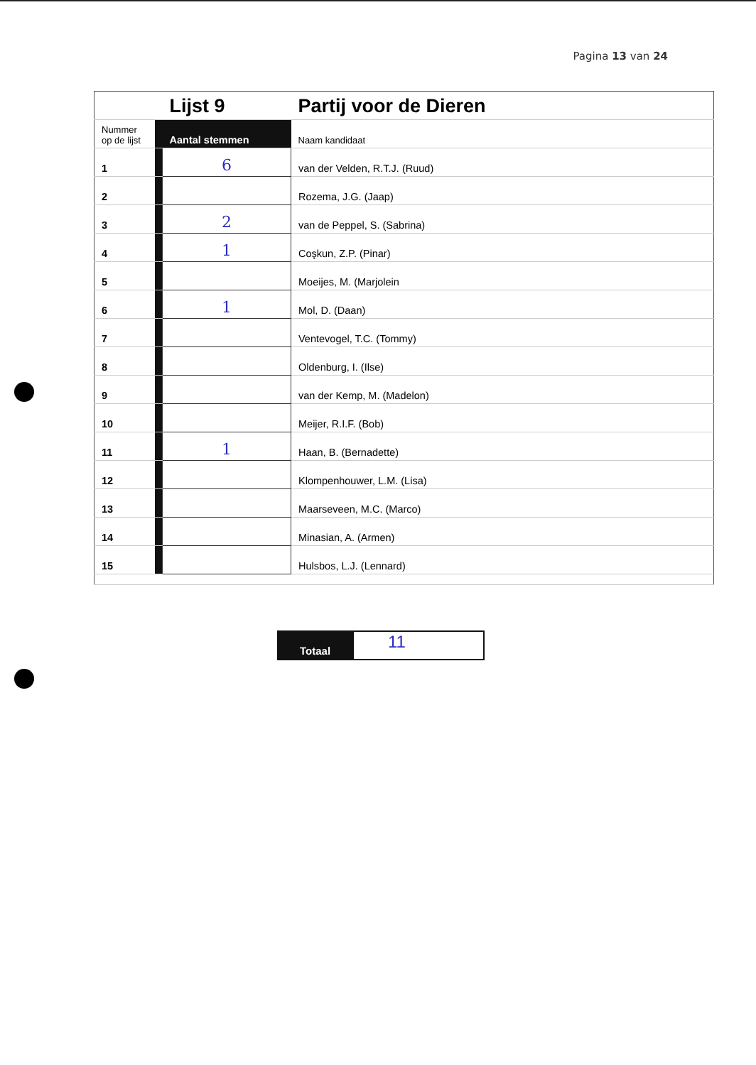Pagina 13 van 24
| | | Lijst 9 | Partij voor de Dieren |
| Nummer op de lijst | | Aantal stemmen | Naam kandidaat |
| 1 | | 6 | van der Velden, R.T.J. (Ruud) |
| 2 | | | Rozema, J.G. (Jaap) |
| 3 | | 2 | van de Peppel, S. (Sabrina) |
| 4 | | 1 | Coşkun, Z.P. (Pinar) |
| 5 | | | Moeijes, M. (Marjolein |
| 6 | | 1 | Mol, D. (Daan) |
| 7 | | | Ventevogel, T.C. (Tommy) |
| 8 | | | Oldenburg, I. (Ilse) |
| 9 | | | van der Kemp, M. (Madelon) |
| 10 | | | Meijer, R.I.F. (Bob) |
| 11 | | 1 | Haan, B. (Bernadette) |
| 12 | | | Klompenhouwer, L.M. (Lisa) |
| 13 | | | Maarseveen, M.C. (Marco) |
| 14 | | | Minasian, A. (Armen) |
| 15 | | | Hulsbos, L.J. (Lennard) |
Totaal
11